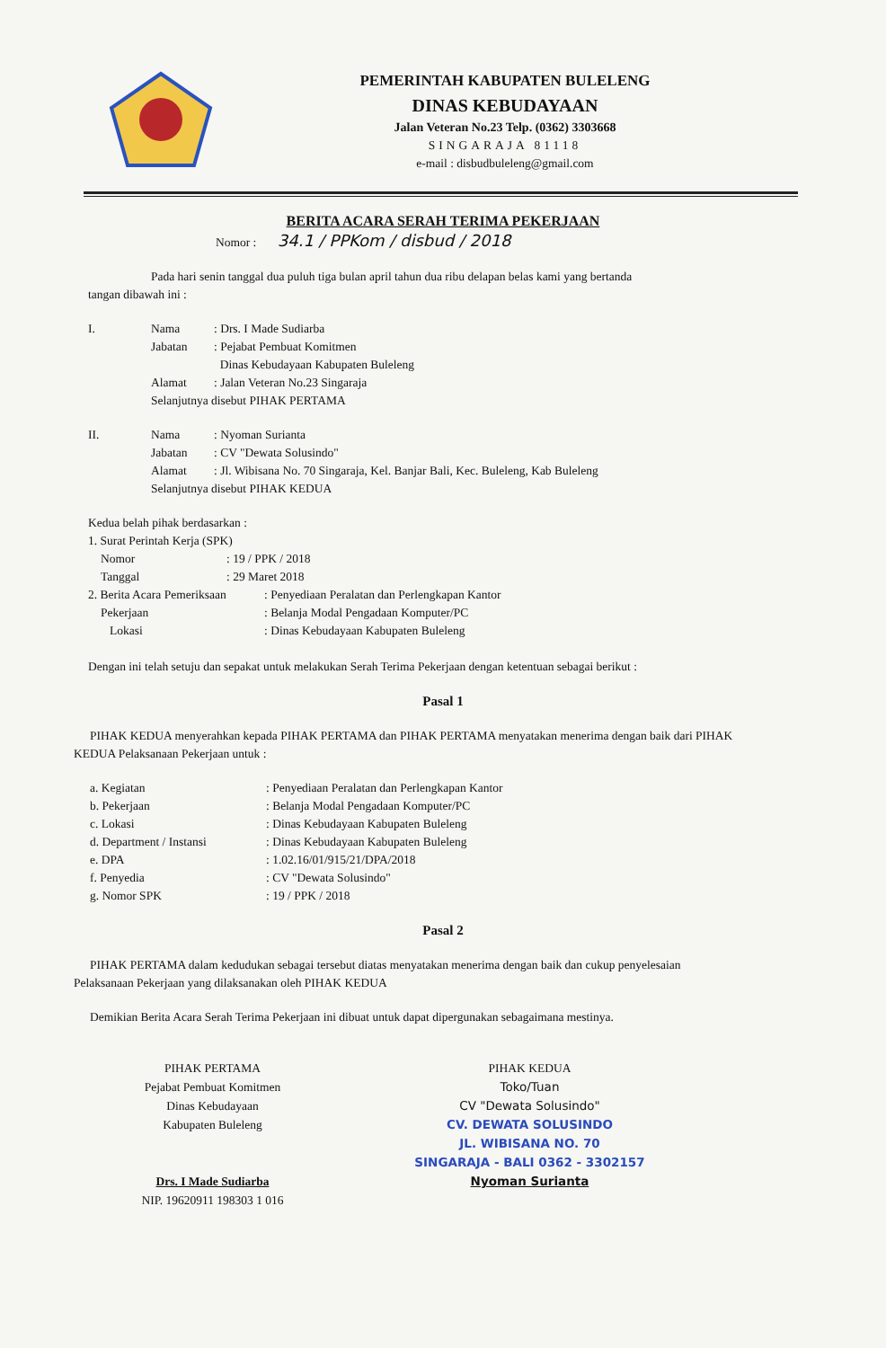PEMERINTAH KABUPATEN BULELENG
DINAS KEBUDAYAAN
Jalan Veteran No.23 Telp. (0362) 3303668
SINGARAJA 81118
e-mail : disbudbuleleng@gmail.com
BERITA ACARA SERAH TERIMA PEKERJAAN
Nomor : 34.1 / PPKom / disbud / 2018
Pada hari senin tanggal dua puluh tiga bulan april tahun dua ribu delapan belas kami yang bertanda tangan dibawah ini :
| I. | Nama | : Drs. I Made Sudiarba |
| | Jabatan | : Pejabat Pembuat Komitmen Dinas Kebudayaan Kabupaten Buleleng |
| | Alamat | : Jalan Veteran No.23 Singaraja |
| | Selanjutnya disebut PIHAK PERTAMA | |
| II. | Nama | : Nyoman Surianta |
| | Jabatan | : CV "Dewata Solusindo" |
| | Alamat | : Jl. Wibisana No. 70 Singaraja, Kel. Banjar Bali, Kec. Buleleng, Kab Buleleng |
| | Selanjutnya disebut PIHAK KEDUA | |
Kedua belah pihak berdasarkan :
| 1. Surat Perintah Kerja (SPK) | |
| Nomor | : 19 / PPK / 2018 |
| Tanggal | : 29 Maret 2018 |
| 2. Berita Acara Pemeriksaan | : Penyediaan Peralatan dan Perlengkapan Kantor |
| Pekerjaan | : Belanja Modal Pengadaan Komputer/PC |
| Lokasi | : Dinas Kebudayaan Kabupaten Buleleng |
Dengan ini telah setuju dan sepakat untuk melakukan Serah Terima Pekerjaan dengan ketentuan sebagai berikut :
Pasal 1
PIHAK KEDUA menyerahkan kepada PIHAK PERTAMA dan PIHAK PERTAMA menyatakan menerima dengan baik dari PIHAK KEDUA Pelaksanaan Pekerjaan untuk :
| a. Kegiatan | : Penyediaan Peralatan dan Perlengkapan Kantor |
| b. Pekerjaan | : Belanja Modal Pengadaan Komputer/PC |
| c. Lokasi | : Dinas Kebudayaan Kabupaten Buleleng |
| d. Department / Instansi | : Dinas Kebudayaan Kabupaten Buleleng |
| e. DPA | : 1.02.16/01/915/21/DPA/2018 |
| f. Penyedia | : CV "Dewata Solusindo" |
| g. Nomor SPK | : 19 / PPK / 2018 |
Pasal 2
PIHAK PERTAMA dalam kedudukan sebagai tersebut diatas menyatakan menerima dengan baik dan cukup penyelesaian Pelaksanaan Pekerjaan yang dilaksanakan oleh PIHAK KEDUA
Demikian Berita Acara Serah Terima Pekerjaan ini dibuat untuk dapat dipergunakan sebagaimana mestinya.
PIHAK PERTAMA
Pejabat Pembuat Komitmen
Dinas Kebudayaan
Kabupaten Buleleng
Drs. I Made Sudiarba
NIP. 19620911 198303 1 016
PIHAK KEDUA
Toko/Tuan
CV "Dewata Solusindo"
CV. DEWATA SOLUSINDO
JL. WIBISANA NO. 70
SINGARAJA - BALI 0362 - 3302157
Nyoman Surianta